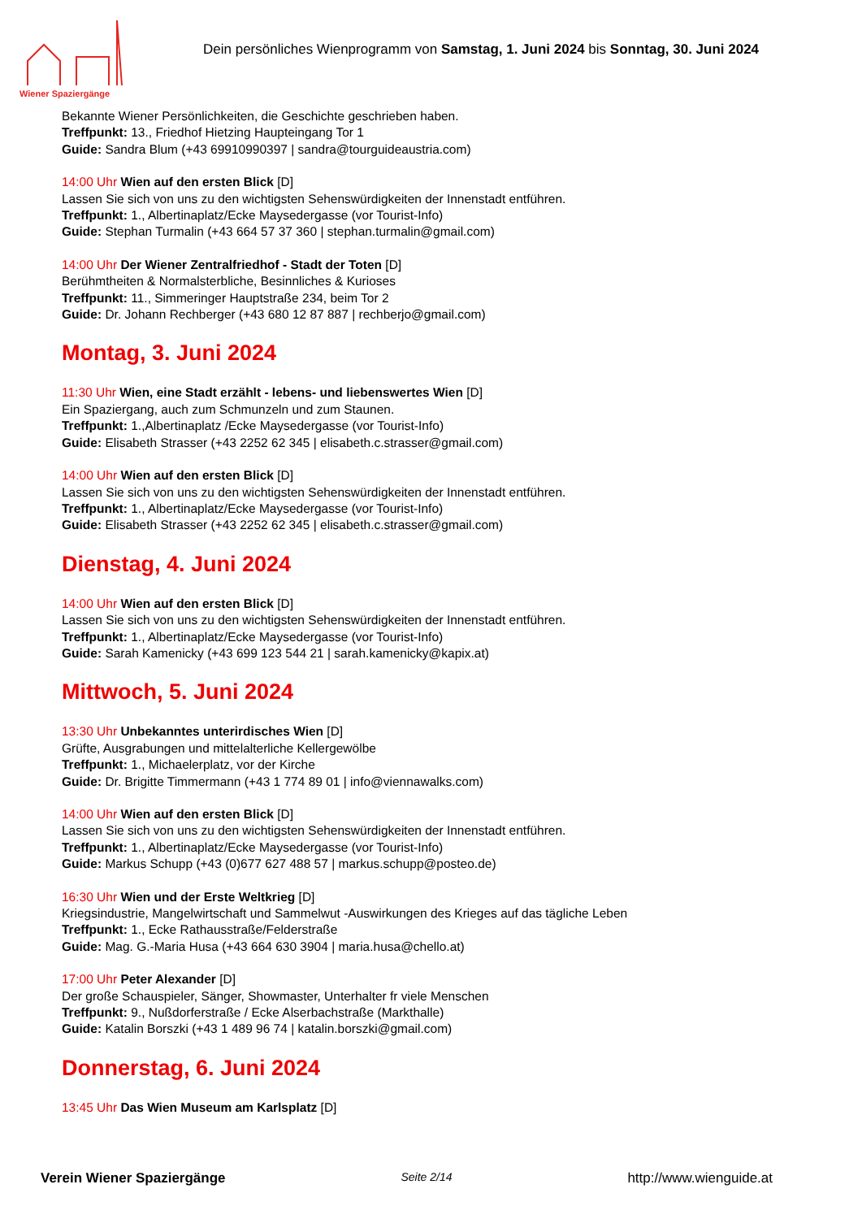Wiener Spaziergänge
Dein persönliches Wienprogramm von Samstag, 1. Juni 2024 bis Sonntag, 30. Juni 2024
Bekannte Wiener Persönlichkeiten, die Geschichte geschrieben haben.
Treffpunkt: 13., Friedhof Hietzing Haupteingang Tor 1
Guide: Sandra Blum (+43 69910990397 | sandra@tourguideaustria.com)
14:00 Uhr Wien auf den ersten Blick [D]
Lassen Sie sich von uns zu den wichtigsten Sehenswürdigkeiten der Innenstadt entführen.
Treffpunkt: 1., Albertinaplatz/Ecke Maysedergasse (vor Tourist-Info)
Guide: Stephan Turmalin (+43 664 57 37 360 | stephan.turmalin@gmail.com)
14:00 Uhr Der Wiener Zentralfriedhof - Stadt der Toten [D]
Berühmtheiten & Normalsterbliche, Besinnliches & Kurioses
Treffpunkt: 11., Simmeringer Hauptstraße 234, beim Tor 2
Guide: Dr. Johann Rechberger (+43 680 12 87 887 | rechberjo@gmail.com)
Montag, 3. Juni 2024
11:30 Uhr Wien, eine Stadt erzählt - lebens- und liebenswertes Wien [D]
Ein Spaziergang, auch zum Schmunzeln und zum Staunen.
Treffpunkt: 1.,Albertinaplatz /Ecke Maysedergasse (vor Tourist-Info)
Guide: Elisabeth Strasser (+43 2252 62 345 | elisabeth.c.strasser@gmail.com)
14:00 Uhr Wien auf den ersten Blick [D]
Lassen Sie sich von uns zu den wichtigsten Sehenswürdigkeiten der Innenstadt entführen.
Treffpunkt: 1., Albertinaplatz/Ecke Maysedergasse (vor Tourist-Info)
Guide: Elisabeth Strasser (+43 2252 62 345 | elisabeth.c.strasser@gmail.com)
Dienstag, 4. Juni 2024
14:00 Uhr Wien auf den ersten Blick [D]
Lassen Sie sich von uns zu den wichtigsten Sehenswürdigkeiten der Innenstadt entführen.
Treffpunkt: 1., Albertinaplatz/Ecke Maysedergasse (vor Tourist-Info)
Guide: Sarah Kamenicky (+43 699 123 544 21 | sarah.kamenicky@kapix.at)
Mittwoch, 5. Juni 2024
13:30 Uhr Unbekanntes unterirdisches Wien [D]
Grüfte, Ausgrabungen und mittelalterliche Kellergewölbe
Treffpunkt: 1., Michaelerplatz, vor der Kirche
Guide: Dr. Brigitte Timmermann (+43 1 774 89 01 | info@viennawalks.com)
14:00 Uhr Wien auf den ersten Blick [D]
Lassen Sie sich von uns zu den wichtigsten Sehenswürdigkeiten der Innenstadt entführen.
Treffpunkt: 1., Albertinaplatz/Ecke Maysedergasse (vor Tourist-Info)
Guide: Markus Schupp (+43 (0)677 627 488 57 | markus.schupp@posteo.de)
16:30 Uhr Wien und der Erste Weltkrieg [D]
Kriegsindustrie, Mangelwirtschaft und Sammelwut -Auswirkungen des Krieges auf das tägliche Leben
Treffpunkt: 1., Ecke Rathausstraße/Felderstraße
Guide: Mag. G.-Maria Husa (+43 664 630 3904 | maria.husa@chello.at)
17:00 Uhr Peter Alexander [D]
Der große Schauspieler, Sänger, Showmaster, Unterhalter fr viele Menschen
Treffpunkt: 9., Nußdorferstraße / Ecke Alserbachstraße (Markthalle)
Guide: Katalin Borszki (+43 1 489 96 74 | katalin.borszki@gmail.com)
Donnerstag, 6. Juni 2024
13:45 Uhr Das Wien Museum am Karlsplatz [D]
Verein Wiener Spaziergänge Seite 2/14 http://www.wienguide.at